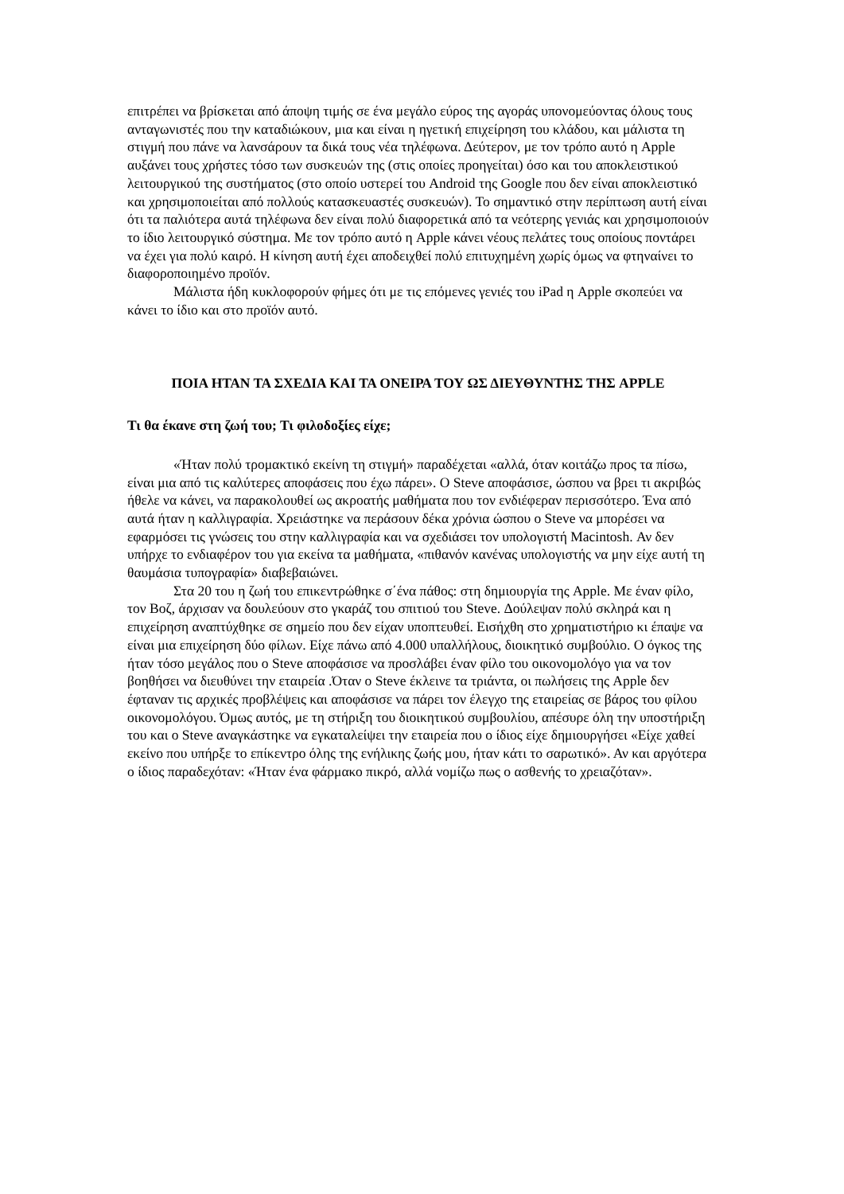επιτρέπει να βρίσκεται από άποψη τιμής σε ένα μεγάλο εύρος της αγοράς υπονομεύοντας όλους τους ανταγωνιστές που την καταδιώκουν, μια και είναι η ηγετική επιχείρηση του κλάδου, και μάλιστα τη στιγμή που πάνε να λανσάρουν τα δικά τους νέα τηλέφωνα. Δεύτερον, με τον τρόπο αυτό η Apple αυξάνει τους χρήστες τόσο των συσκευών της (στις οποίες προηγείται) όσο και του αποκλειστικού λειτουργικού της συστήματος (στο οποίο υστερεί του Android της Google που δεν είναι αποκλειστικό και χρησιμοποιείται από πολλούς κατασκευαστές συσκευών). Το σημαντικό στην περίπτωση αυτή είναι ότι τα παλιότερα αυτά τηλέφωνα δεν είναι πολύ διαφορετικά από τα νεότερης γενιάς και χρησιμοποιούν το ίδιο λειτουργικό σύστημα. Με τον τρόπο αυτό η Apple κάνει νέους πελάτες τους οποίους ποντάρει να έχει για πολύ καιρό. Η κίνηση αυτή έχει αποδειχθεί πολύ επιτυχημένη χωρίς όμως να φτηναίνει το διαφοροποιημένο προϊόν.
Μάλιστα ήδη κυκλοφορούν φήμες ότι με τις επόμενες γενιές του iPad η Apple σκοπεύει να κάνει το ίδιο και στο προϊόν αυτό.
ΠΟΙΑ ΗΤΑΝ ΤΑ ΣΧΕΔΙΑ ΚΑΙ ΤΑ ΟΝΕΙΡΑ ΤΟΥ ΩΣ ΔΙΕΥΘΥΝΤΗΣ ΤΗΣ APPLE
Τι θα έκανε στη ζωή του; Τι φιλοδοξίες είχε;
«Ήταν πολύ τρομακτικό εκείνη τη στιγμή» παραδέχεται «αλλά, όταν κοιτάζω προς τα πίσω, είναι μια από τις καλύτερες αποφάσεις που έχω πάρει». Ο Steve αποφάσισε, ώσπου να βρει τι ακριβώς ήθελε να κάνει, να παρακολουθεί ως ακροατής μαθήματα που τον ενδιέφεραν περισσότερο. Ένα από αυτά ήταν η καλλιγραφία. Χρειάστηκε να περάσουν δέκα χρόνια ώσπου ο Steve να μπορέσει να εφαρμόσει τις γνώσεις του στην καλλιγραφία και να σχεδιάσει τον υπολογιστή Macintosh. Αν δεν υπήρχε το ενδιαφέρον του για εκείνα τα μαθήματα, «πιθανόν κανένας υπολογιστής να μην είχε αυτή τη θαυμάσια τυπογραφία» διαβεβαιώνει.
Στα 20 του η ζωή του επικεντρώθηκε σ΄ένα πάθος: στη δημιουργία της Apple. Με έναν φίλο, τον Βοζ, άρχισαν να δουλεύουν στο γκαράζ του σπιτιού του Steve. Δούλεψαν πολύ σκληρά και η επιχείρηση αναπτύχθηκε σε σημείο που δεν είχαν υποπτευθεί. Εισήχθη στο χρηματιστήριο κι έπαψε να είναι μια επιχείρηση δύο φίλων. Είχε πάνω από 4.000 υπαλλήλους, διοικητικό συμβούλιο. Ο όγκος της ήταν τόσο μεγάλος που ο Steve αποφάσισε να προσλάβει έναν φίλο του οικονομολόγο για να τον βοηθήσει να διευθύνει την εταιρεία .Όταν ο Steve έκλεινε τα τριάντα, οι πωλήσεις της Apple δεν έφταναν τις αρχικές προβλέψεις και αποφάσισε να πάρει τον έλεγχο της εταιρείας σε βάρος του φίλου οικονομολόγου. Όμως αυτός, με τη στήριξη του διοικητικού συμβουλίου, απέσυρε όλη την υποστήριξη του και ο Steve αναγκάστηκε να εγκαταλείψει την εταιρεία που ο ίδιος είχε δημιουργήσει «Είχε χαθεί εκείνο που υπήρξε το επίκεντρο όλης της ενήλικης ζωής μου, ήταν κάτι το σαρωτικό». Αν και αργότερα ο ίδιος παραδεχόταν: «Ήταν ένα φάρμακο πικρό, αλλά νομίζω πως ο ασθενής το χρειαζόταν».